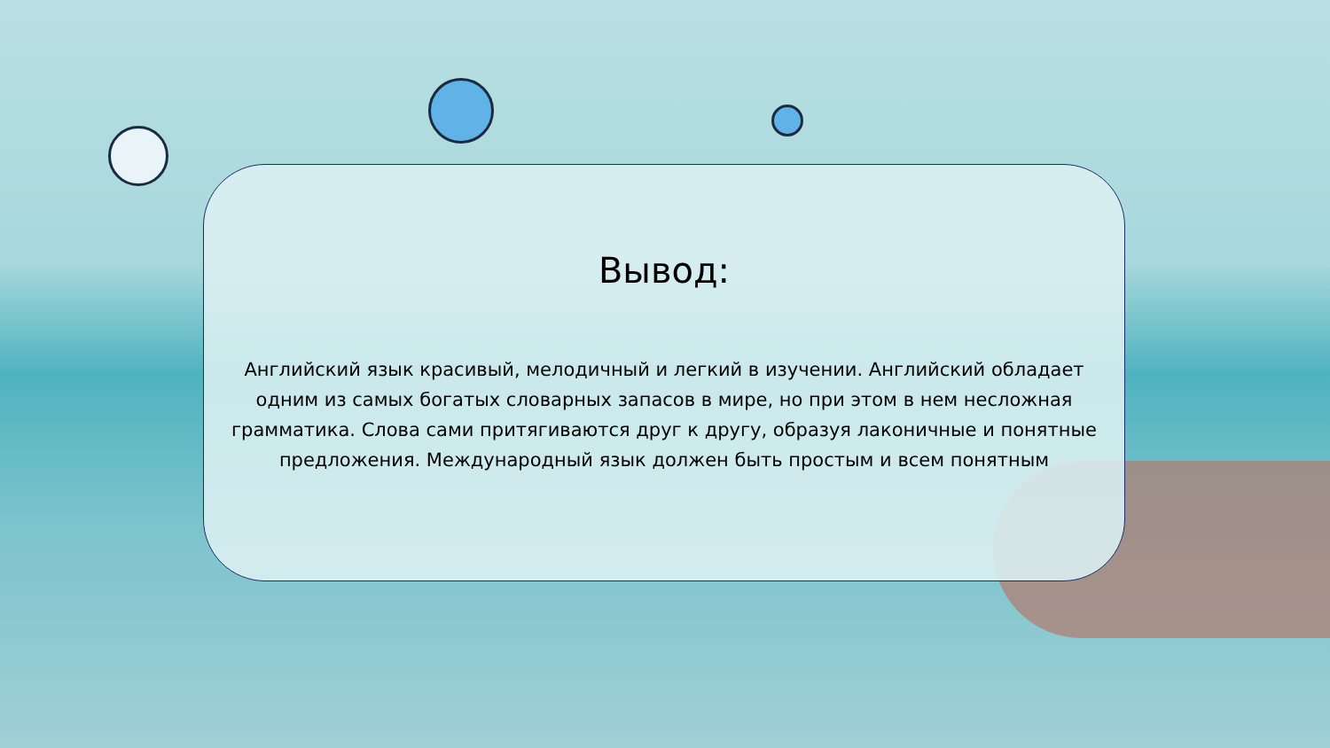Вывод:
Английский язык красивый, мелодичный и легкий в изучении. Английский обладает одним из самых богатых словарных запасов в мире, но при этом в нем несложная грамматика. Слова сами притягиваются друг к другу, образуя лаконичные и понятные предложения. Международный язык должен быть простым и всем понятным